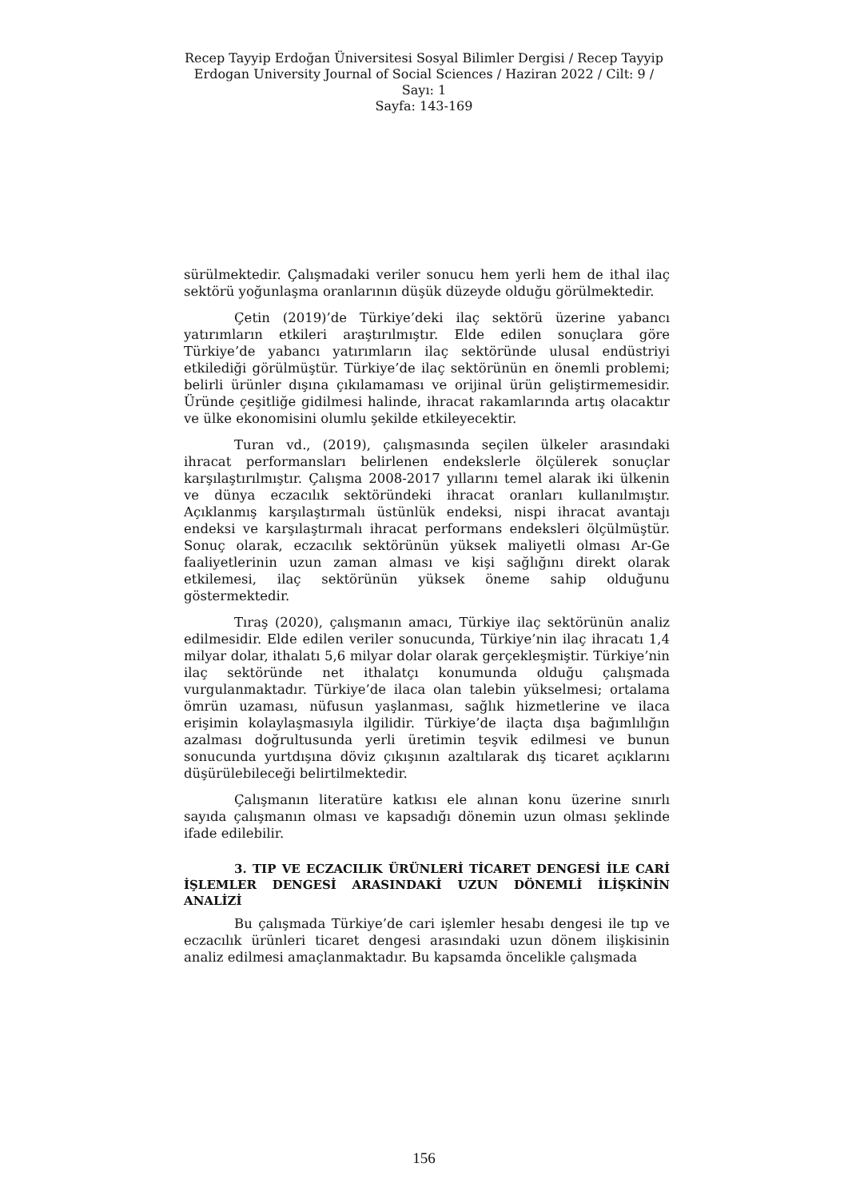Recep Tayyip Erdoğan Üniversitesi Sosyal Bilimler Dergisi / Recep Tayyip Erdogan University Journal of Social Sciences / Haziran 2022 / Cilt: 9 / Sayı: 1
Sayfa: 143-169
sürülmektedir. Çalışmadaki veriler sonucu hem yerli hem de ithal ilaç sektörü yoğunlaşma oranlarının düşük düzeyde olduğu görülmektedir.
Çetin (2019)’de Türkiye’deki ilaç sektörü üzerine yabancı yatırımların etkileri araştırılmıştır. Elde edilen sonuçlara göre Türkiye’de yabancı yatırımların ilaç sektöründe ulusal endüstriyi etkilediği görülmüştür. Türkiye’de ilaç sektörünün en önemli problemi; belirli ürünler dışına çıkılamaması ve orijinal ürün geliştirmemesidir. Üründe çeşitliğe gidilmesi halinde, ihracat rakamlarında artış olacaktır ve ülke ekonomisini olumlu şekilde etkileyecektir.
Turan vd., (2019), çalışmasında seçilen ülkeler arasındaki ihracat performansları belirlenen endekslerle ölçülerek sonuçlar karşılaştırılmıştır. Çalışma 2008-2017 yıllarını temel alarak iki ülkenin ve dünya eczacılık sektöründeki ihracat oranları kullanılmıştır. Açıklanmış karşılaştırmalı üstünlük endeksi, nispi ihracat avantajı endeksi ve karşılaştırmalı ihracat performans endeksleri ölçülmüştür. Sonuç olarak, eczacılık sektörünün yüksek maliyetli olması Ar-Ge faaliyetlerinin uzun zaman alması ve kişi sağlığını direkt olarak etkilemesi, ilaç sektörünün yüksek öneme sahip olduğunu göstermektedir.
Tıraş (2020), çalışmanın amacı, Türkiye ilaç sektörünün analiz edilmesidir. Elde edilen veriler sonucunda, Türkiye’nin ilaç ihracatı 1,4 milyar dolar, ithalatı 5,6 milyar dolar olarak gerçekleşmiştir. Türkiye’nin ilaç sektöründe net ithalatçı konumunda olduğu çalışmada vurgulanmaktadır. Türkiye’de ilaca olan talebin yükselmesi; ortalama ömrün uzaması, nüfusun yaşlanması, sağlık hizmetlerine ve ilaca erişimin kolaylaşmasıyla ilgilidir. Türkiye’de ilaçta dışa bağımlılığın azalması doğrultusunda yerli üretimin teşvik edilmesi ve bunun sonucunda yurtdışına döviz çıkışının azaltılarak dış ticaret açıklarını düşürülebileceği belirtilmektedir.
Çalışmanın literatüre katkısı ele alınan konu üzerine sınırlı sayıda çalışmanın olması ve kapsadığı dönemin uzun olması şeklinde ifade edilebilir.
3. TIP VE ECZACILIK ÜRÜNLERİ TİCARET DENGESİ İLE CARİ İŞLEMLER DENGESİ ARASINDAKİ UZUN DÖNEMLİ İLİŞKİNİN ANALİZİ
Bu çalışmada Türkiye’de cari işlemler hesabı dengesi ile tıp ve eczacılık ürünleri ticaret dengesi arasındaki uzun dönem ilişkisinin analiz edilmesi amaçlanmaktadır. Bu kapsamda öncelikle çalışmada
156